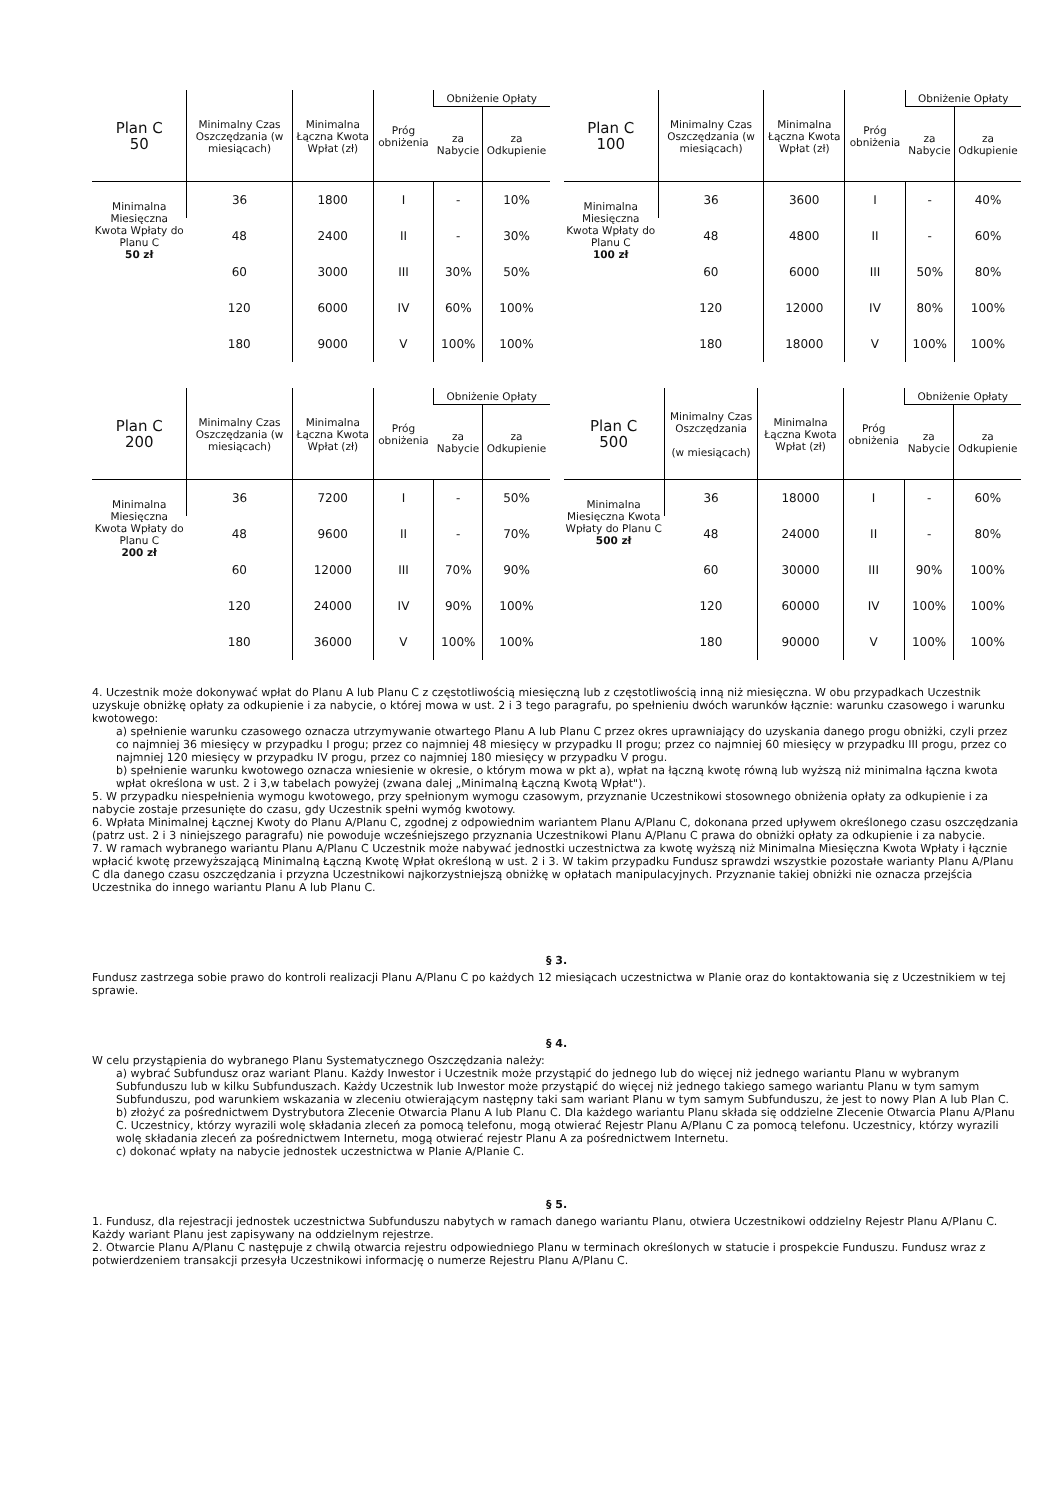| Plan C 50 | Minimalny Czas Oszczędzania (w miesiącach) | Minimalna Łączna Kwota Wpłat (zł) | Próg obniżenia | Obniżenie Opłaty | |
| --- | --- | --- | --- | --- | --- |
| | | | | za Nabycie | za Odkupienie |
| Minimalna Miesięczna Kwota Wpłaty do Planu C 50 zł | 36 | 1800 | I | - | 10% |
| | 48 | 2400 | II | - | 30% |
| | 60 | 3000 | III | 30% | 50% |
| | 120 | 6000 | IV | 60% | 100% |
| | 180 | 9000 | V | 100% | 100% |
| Plan C 100 | Minimalny Czas Oszczędzania (w miesiącach) | Minimalna Łączna Kwota Wpłat (zł) | Próg obniżenia | Obniżenie Opłaty | |
| --- | --- | --- | --- | --- | --- |
| | | | | za Nabycie | za Odkupienie |
| Minimalna Miesięczna Kwota Wpłaty do Planu C 100 zł | 36 | 3600 | I | - | 40% |
| | 48 | 4800 | II | - | 60% |
| | 60 | 6000 | III | 50% | 80% |
| | 120 | 12000 | IV | 80% | 100% |
| | 180 | 18000 | V | 100% | 100% |
| Plan C 200 | Minimalny Czas Oszczędzania (w miesiącach) | Minimalna Łączna Kwota Wpłat (zł) | Próg obniżenia | Obniżenie Opłaty | |
| --- | --- | --- | --- | --- | --- |
| | | | | za Nabycie | za Odkupienie |
| Minimalna Miesięczna Kwota Wpłaty do Planu C 200 zł | 36 | 7200 | I | - | 50% |
| | 48 | 9600 | II | - | 70% |
| | 60 | 12000 | III | 70% | 90% |
| | 120 | 24000 | IV | 90% | 100% |
| | 180 | 36000 | V | 100% | 100% |
| Plan C 500 | Minimalny Czas Oszczędzania (w miesiącach) | Minimalna Łączna Kwota Wpłat (zł) | Próg obniżenia | Obniżenie Opłaty | |
| --- | --- | --- | --- | --- | --- |
| | | | | za Nabycie | za Odkupienie |
| Minimalna Miesięczna Kwota Wpłaty do Planu C 500 zł | 36 | 18000 | I | - | 60% |
| | 48 | 24000 | II | - | 80% |
| | 60 | 30000 | III | 90% | 100% |
| | 120 | 60000 | IV | 100% | 100% |
| | 180 | 90000 | V | 100% | 100% |
4. Uczestnik może dokonywać wpłat do Planu A lub Planu C z częstotliwością miesięczną lub z częstotliwością inną niż miesięczna. W obu przypadkach Uczestnik uzyskuje obniżkę opłaty za odkupienie i za nabycie, o której mowa w ust. 2 i 3 tego paragrafu, po spełnieniu dwóch warunków łącznie: warunku czasowego i warunku kwotowego:
a) spełnienie warunku czasowego oznacza utrzymywanie otwartego Planu A lub Planu C przez okres uprawniający do uzyskania danego progu obniżki, czyli przez co najmniej 36 miesięcy w przypadku I progu; przez co najmniej 48 miesięcy w przypadku II progu; przez co najmniej 60 miesięcy w przypadku III progu, przez co najmniej 120 miesięcy w przypadku IV progu, przez co najmniej 180 miesięcy w przypadku V progu.
b) spełnienie warunku kwotowego oznacza wniesienie w okresie, o którym mowa w pkt a), wpłat na łączną kwotę równą lub wyższą niż minimalna łączna kwota wpłat określona w ust. 2 i 3,w tabelach powyżej (zwana dalej „Minimalną Łączną Kwotą Wpłat").
5. W przypadku niespełnienia wymogu kwotowego, przy spełnionym wymogu czasowym, przyznanie Uczestnikowi stosownego obniżenia opłaty za odkupienie i za nabycie zostaje przesunięte do czasu, gdy Uczestnik spełni wymóg kwotowy.
6. Wpłata Minimalnej Łącznej Kwoty do Planu A/Planu C, zgodnej z odpowiednim wariantem Planu A/Planu C, dokonana przed upływem określonego czasu oszczędzania (patrz ust. 2 i 3 niniejszego paragrafu) nie powoduje wcześniejszego przyznania Uczestnikowi Planu A/Planu C prawa do obniżki opłaty za odkupienie i za nabycie.
7. W ramach wybranego wariantu Planu A/Planu C Uczestnik może nabywać jednostki uczestnictwa za kwotę wyższą niż Minimalna Miesięczna Kwota Wpłaty i łącznie wpłacić kwotę przewyższającą Minimalną Łączną Kwotę Wpłat określoną w ust. 2 i 3. W takim przypadku Fundusz sprawdzi wszystkie pozostałe warianty Planu A/Planu C dla danego czasu oszczędzania i przyzna Uczestnikowi najkorzystniejszą obniżkę w opłatach manipulacyjnych. Przyznanie takiej obniżki nie oznacza przejścia Uczestnika do innego wariantu Planu A lub Planu C.
§ 3.
Fundusz zastrzega sobie prawo do kontroli realizacji Planu A/Planu C po każdych 12 miesiącach uczestnictwa w Planie oraz do kontaktowania się z Uczestnikiem w tej sprawie.
§ 4.
W celu przystąpienia do wybranego Planu Systematycznego Oszczędzania należy:
a) wybrać Subfundusz oraz wariant Planu. Każdy Inwestor i Uczestnik może przystąpić do jednego lub do więcej niż jednego wariantu Planu w wybranym Subfunduszu lub w kilku Subfunduszach. Każdy Uczestnik lub Inwestor może przystąpić do więcej niż jednego takiego samego wariantu Planu w tym samym Subfunduszu, pod warunkiem wskazania w zleceniu otwierającym następny taki sam wariant Planu w tym samym Subfunduszu, że jest to nowy Plan A lub Plan C.
b) złożyć za pośrednictwem Dystrybutora Zlecenie Otwarcia Planu A lub Planu C. Dla każdego wariantu Planu składa się oddzielne Zlecenie Otwarcia Planu A/Planu C. Uczestnicy, którzy wyrazili wolę składania zleceń za pomocą telefonu, mogą otwierać Rejestr Planu A/Planu C za pomocą telefonu. Uczestnicy, którzy wyrazili wolę składania zleceń za pośrednictwem Internetu, mogą otwierać rejestr Planu A za pośrednictwem Internetu.
c) dokonać wpłaty na nabycie jednostek uczestnictwa w Planie A/Planie C.
§ 5.
1. Fundusz, dla rejestracji jednostek uczestnictwa Subfunduszu nabytych w ramach danego wariantu Planu, otwiera Uczestnikowi oddzielny Rejestr Planu A/Planu C. Każdy wariant Planu jest zapisywany na oddzielnym rejestrze.
2. Otwarcie Planu A/Planu C następuje z chwilą otwarcia rejestru odpowiedniego Planu w terminach określonych w statucie i prospekcie Funduszu. Fundusz wraz z potwierdzeniem transakcji przesyła Uczestnikowi informację o numerze Rejestru Planu A/Planu C.